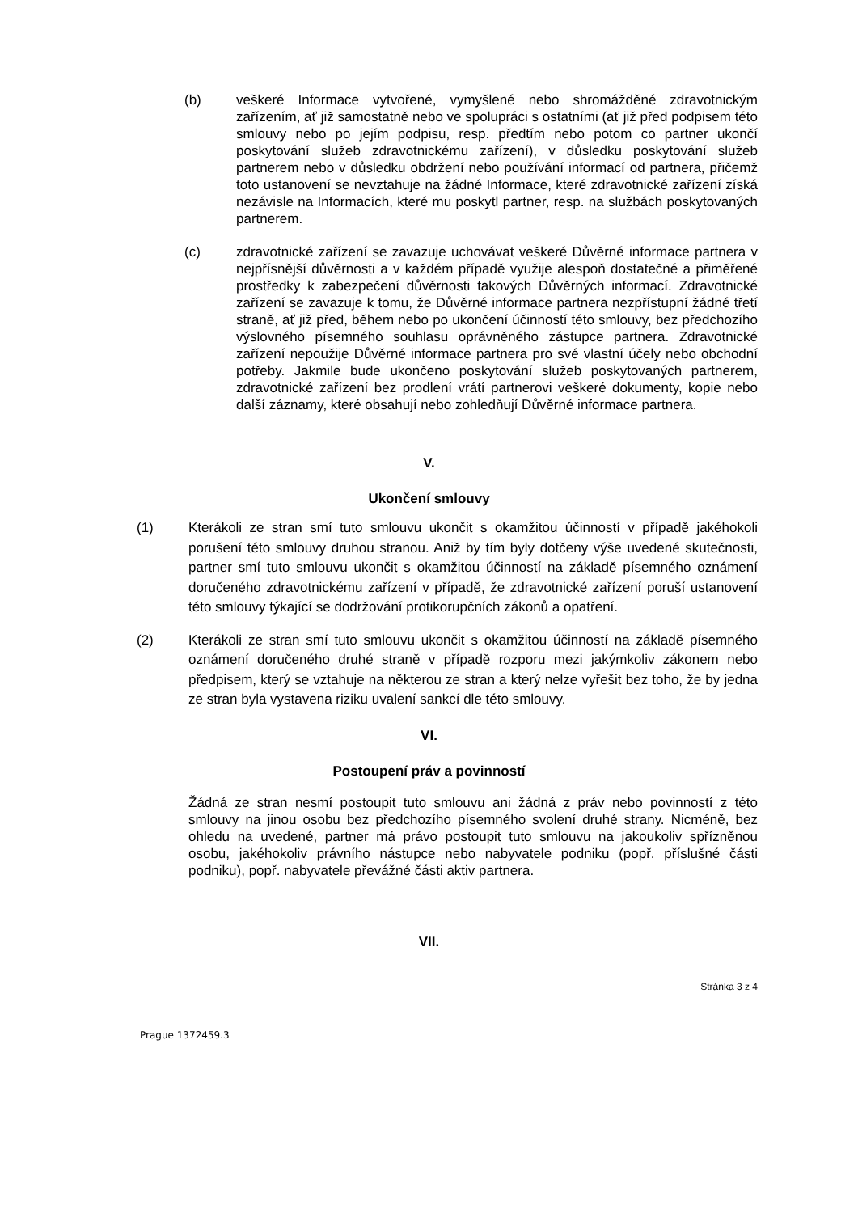(b) veškeré Informace vytvořené, vymyšlené nebo shromážděné zdravotnickým zařízením, ať již samostatně nebo ve spolupráci s ostatními (ať již před podpisem této smlouvy nebo po jejím podpisu, resp. předtím nebo potom co partner ukončí poskytování služeb zdravotnickému zařízení), v důsledku poskytování služeb partnerem nebo v důsledku obdržení nebo používání informací od partnera, přičemž toto ustanovení se nevztahuje na žádné Informace, které zdravotnické zařízení získá nezávisle na Informacích, které mu poskytl partner, resp. na službách poskytovaných partnerem.
(c) zdravotnické zařízení se zavazuje uchovávat veškeré Důvěrné informace partnera v nejpřísnější důvěrnosti a v každém případě využije alespoň dostatečné a přiměřené prostředky k zabezpečení důvěrnosti takových Důvěrných informací. Zdravotnické zařízení se zavazuje k tomu, že Důvěrné informace partnera nezpřístupní žádné třetí straně, ať již před, během nebo po ukončení účinností této smlouvy, bez předchozího výslovného písemného souhlasu oprávněného zástupce partnera. Zdravotnické zařízení nepoužije Důvěrné informace partnera pro své vlastní účely nebo obchodní potřeby. Jakmile bude ukončeno poskytování služeb poskytovaných partnerem, zdravotnické zařízení bez prodlení vrátí partnerovi veškeré dokumenty, kopie nebo další záznamy, které obsahují nebo zohledňují Důvěrné informace partnera.
V.
Ukončení smlouvy
(1) Kterákoli ze stran smí tuto smlouvu ukončit s okamžitou účinností v případě jakéhokoli porušení této smlouvy druhou stranou. Aniž by tím byly dotčeny výše uvedené skutečnosti, partner smí tuto smlouvu ukončit s okamžitou účinností na základě písemného oznámení doručeného zdravotnickému zařízení v případě, že zdravotnické zařízení poruší ustanovení této smlouvy týkající se dodržování protikorupčních zákonů a opatření.
(2) Kterákoli ze stran smí tuto smlouvu ukončit s okamžitou účinností na základě písemného oznámení doručeného druhé straně v případě rozporu mezi jakýmkoliv zákonem nebo předpisem, který se vztahuje na některou ze stran a který nelze vyřešit bez toho, že by jedna ze stran byla vystavena riziku uvalení sankcí dle této smlouvy.
VI.
Postoupení práv a povinností
Žádná ze stran nesmí postoupit tuto smlouvu ani žádná z práv nebo povinností z této smlouvy na jinou osobu bez předchozího písemného svolení druhé strany. Nicméně, bez ohledu na uvedené, partner má právo postoupit tuto smlouvu na jakoukoliv spřízněnou osobu, jakéhokoliv právního nástupce nebo nabyvatele podniku (popř. příslušné části podniku), popř. nabyvatele převážné části aktiv partnera.
VII.
Stránka 3 z 4
Prague 1372459.3